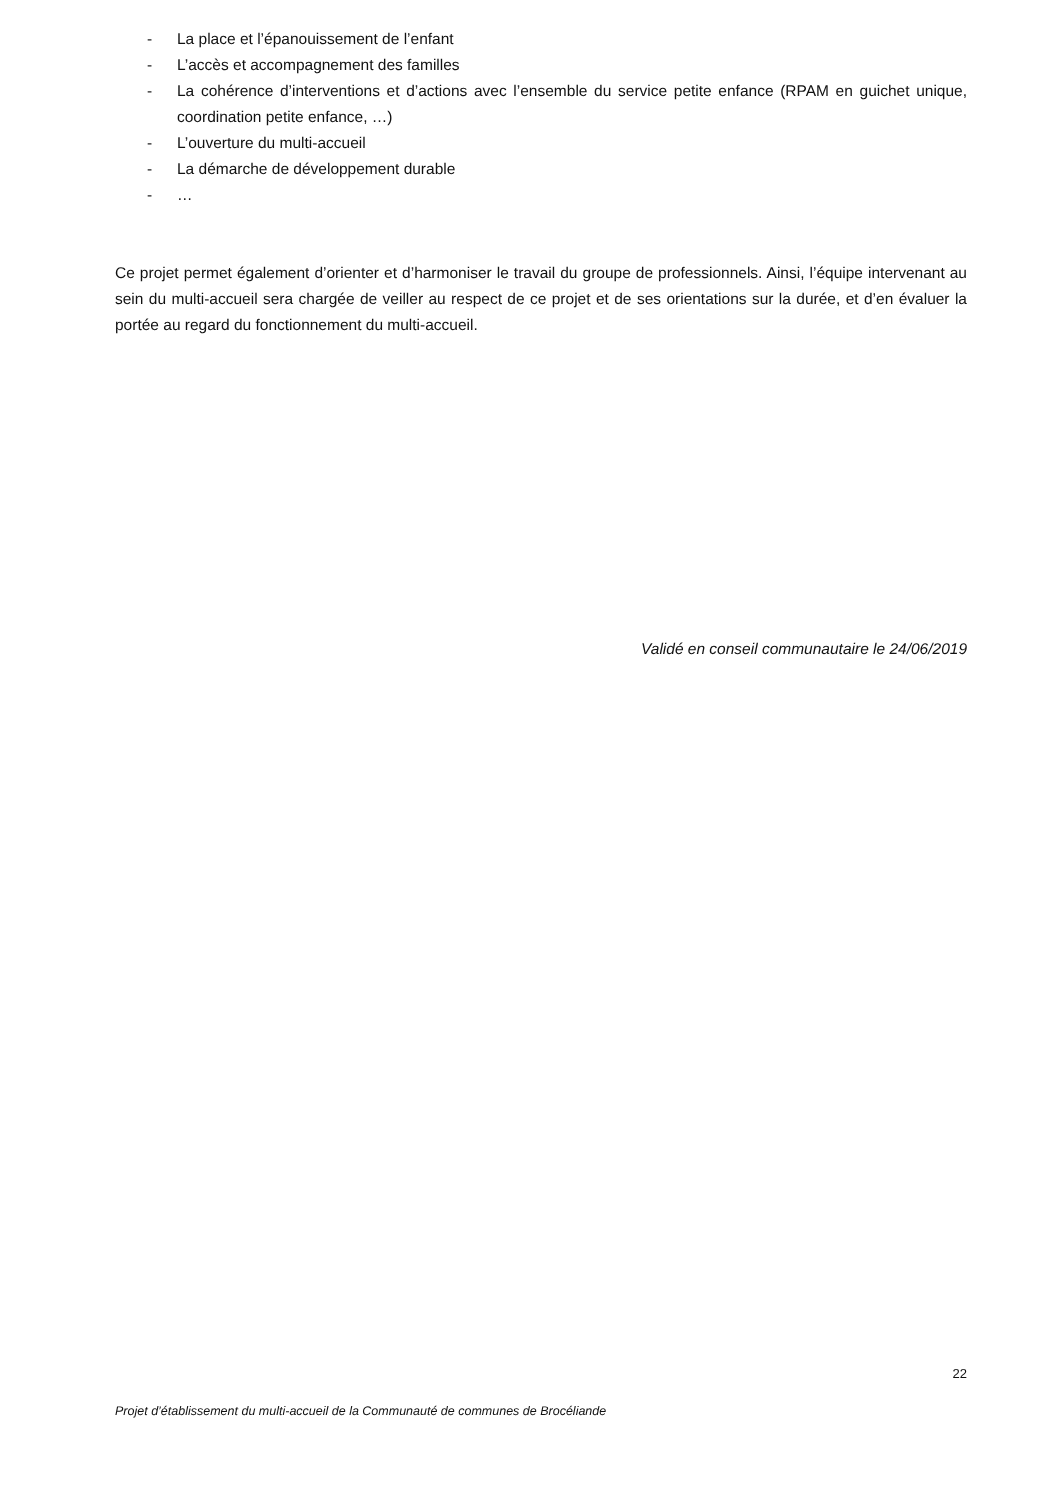- La place et l’épanouissement de l’enfant
- L’accès et accompagnement des familles
- La cohérence d’interventions et d’actions avec l’ensemble du service petite enfance (RPAM en guichet unique, coordination petite enfance, …)
- L’ouverture du multi-accueil
- La démarche de développement durable
- …
Ce projet permet également d’orienter et d’harmoniser le travail du groupe de professionnels. Ainsi, l’équipe intervenant au sein du multi-accueil sera chargée de veiller au respect de ce projet et de ses orientations sur la durée, et d’en évaluer la portée au regard du fonctionnement du multi-accueil.
Validé en conseil communautaire le 24/06/2019
22
Projet d’établissement du multi-accueil de la Communauté de communes de Brocéliande